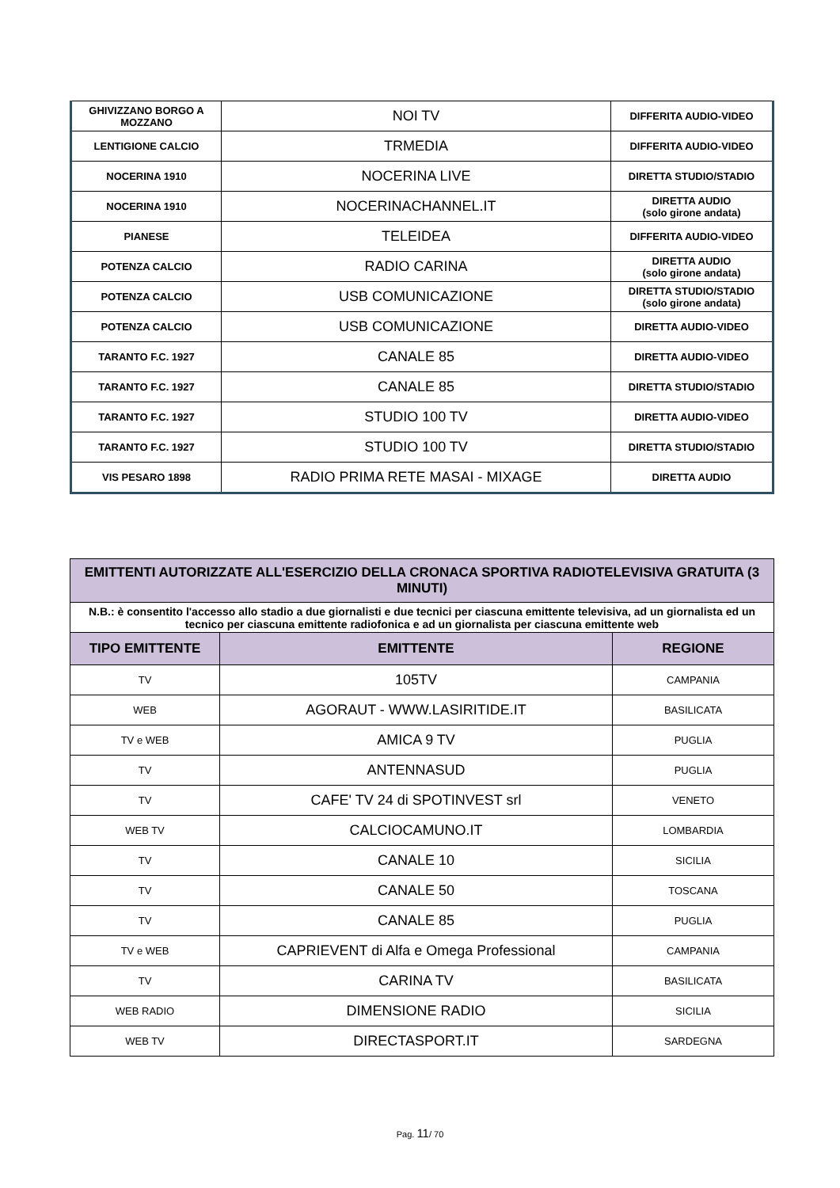| GHIVIZZANO BORGO A MOZZANO | NOI TV | DIFFERITA AUDIO-VIDEO |
| LENTIGIONE CALCIO | TRMEDIA | DIFFERITA AUDIO-VIDEO |
| NOCERINA 1910 | NOCERINA LIVE | DIRETTA STUDIO/STADIO |
| NOCERINA 1910 | NOCERINACHANNEL.IT | DIRETTA AUDIO (solo girone andata) |
| PIANESE | TELEIDEA | DIFFERITA AUDIO-VIDEO |
| POTENZA CALCIO | RADIO CARINA | DIRETTA AUDIO (solo girone andata) |
| POTENZA CALCIO | USB COMUNICAZIONE | DIRETTA STUDIO/STADIO (solo girone andata) |
| POTENZA CALCIO | USB COMUNICAZIONE | DIRETTA AUDIO-VIDEO |
| TARANTO F.C. 1927 | CANALE 85 | DIRETTA AUDIO-VIDEO |
| TARANTO F.C. 1927 | CANALE 85 | DIRETTA STUDIO/STADIO |
| TARANTO F.C. 1927 | STUDIO 100 TV | DIRETTA AUDIO-VIDEO |
| TARANTO F.C. 1927 | STUDIO 100 TV | DIRETTA STUDIO/STADIO |
| VIS PESARO 1898 | RADIO PRIMA RETE MASAI - MIXAGE | DIRETTA AUDIO |
| EMITTENTI AUTORIZZATE ALL'ESERCIZIO DELLA CRONACA SPORTIVA RADIOTELEVISIVA GRATUITA (3 MINUTI) | | |
| N.B.: è consentito l'accesso allo stadio a due giornalisti e due tecnici per ciascuna emittente televisiva, ad un giornalista ed un tecnico per ciascuna emittente radiofonica e ad un giornalista per ciascuna emittente web | | |
| TIPO EMITTENTE | EMITTENTE | REGIONE |
| TV | 105TV | CAMPANIA |
| WEB | AGORAUT - WWW.LASIRITIDE.IT | BASILICATA |
| TV e WEB | AMICA 9 TV | PUGLIA |
| TV | ANTENNASUD | PUGLIA |
| TV | CAFE' TV 24 di SPOTINVEST srl | VENETO |
| WEB TV | CALCIOCAMUNO.IT | LOMBARDIA |
| TV | CANALE 10 | SICILIA |
| TV | CANALE 50 | TOSCANA |
| TV | CANALE 85 | PUGLIA |
| TV e WEB | CAPRIEVENT di Alfa e Omega Professional | CAMPANIA |
| TV | CARINA TV | BASILICATA |
| WEB RADIO | DIMENSIONE RADIO | SICILIA |
| WEB TV | DIRECTASPORT.IT | SARDEGNA |
Pag. 11/ 70